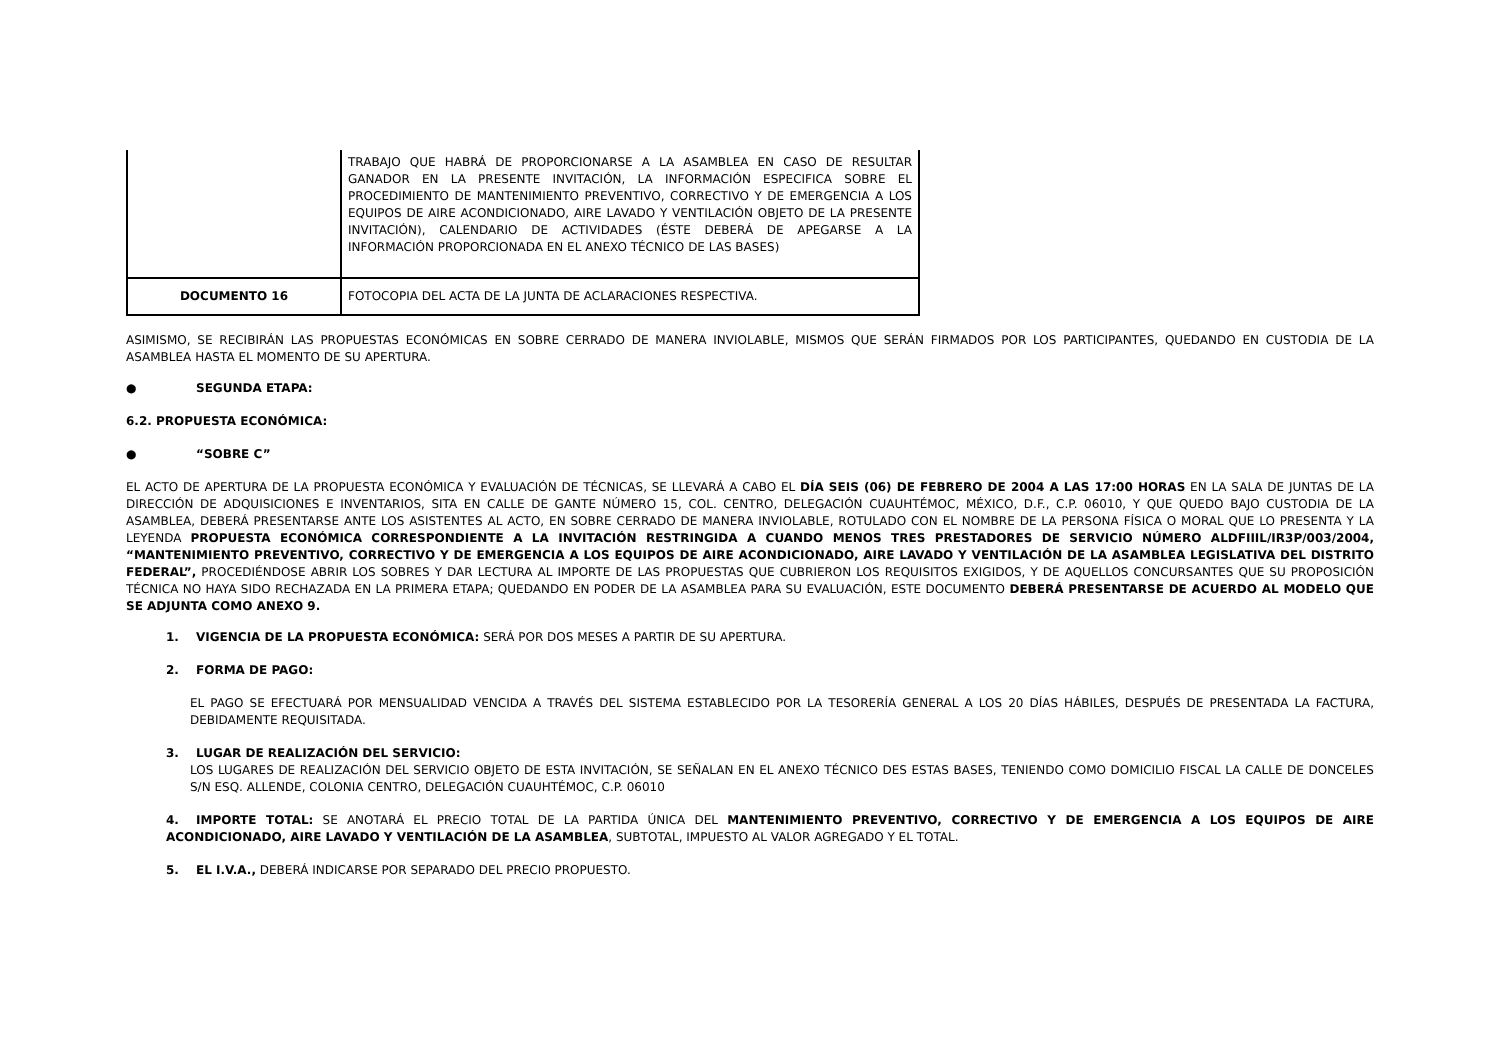| | TRABAJO QUE HABRÁ DE PROPORCIONARSE A LA ASAMBLEA EN CASO DE RESULTAR GANADOR EN LA PRESENTE INVITACIÓN, LA INFORMACIÓN ESPECIFICA SOBRE EL PROCEDIMIENTO DE MANTENIMIENTO PREVENTIVO, CORRECTIVO Y DE EMERGENCIA A LOS EQUIPOS DE AIRE ACONDICIONADO, AIRE LAVADO Y VENTILACIÓN OBJETO DE LA PRESENTE INVITACIÓN), CALENDARIO DE ACTIVIDADES (ÉSTE DEBERÁ DE APEGARSE A LA INFORMACIÓN PROPORCIONADA EN EL ANEXO TÉCNICO DE LAS BASES) |
| DOCUMENTO 16 | FOTOCOPIA DEL ACTA DE LA JUNTA DE ACLARACIONES RESPECTIVA. |
ASIMISMO, SE RECIBIRÁN LAS PROPUESTAS ECONÓMICAS EN SOBRE CERRADO DE MANERA INVIOLABLE, MISMOS QUE SERÁN FIRMADOS POR LOS PARTICIPANTES, QUEDANDO EN CUSTODIA DE LA ASAMBLEA HASTA EL MOMENTO DE SU APERTURA.
● SEGUNDA ETAPA:
6.2. PROPUESTA ECONÓMICA:
● “SOBRE C”
EL ACTO DE APERTURA DE LA PROPUESTA ECONÓMICA Y EVALUACIÓN DE TÉCNICAS, SE LLEVARÁ A CABO EL DÍA SEIS (06) DE FEBRERO DE 2004 A LAS 17:00 HORAS EN LA SALA DE JUNTAS DE LA DIRECCIÓN DE ADQUISICIONES E INVENTARIOS, SITA EN CALLE DE GANTE NÚMERO 15, COL. CENTRO, DELEGACIÓN CUAUHTÉMOC, MÉXICO, D.F., C.P. 06010, Y QUE QUEDO BAJO CUSTODIA DE LA ASAMBLEA, DEBERÁ PRESENTARSE ANTE LOS ASISTENTES AL ACTO, EN SOBRE CERRADO DE MANERA INVIOLABLE, ROTULADO CON EL NOMBRE DE LA PERSONA FÍSICA O MORAL QUE LO PRESENTA Y LA LEYENDA PROPUESTA ECONÓMICA CORRESPONDIENTE A LA INVITACIÓN RESTRINGIDA A CUANDO MENOS TRES PRESTADORES DE SERVICIO NÚMERO ALDFIIIL/IR3P/003/2004, “MANTENIMIENTO PREVENTIVO, CORRECTIVO Y DE EMERGENCIA A LOS EQUIPOS DE AIRE ACONDICIONADO, AIRE LAVADO Y VENTILACIÓN DE LA ASAMBLEA LEGISLATIVA DEL DISTRITO FEDERAL”, PROCEDIÉNDOSE ABRIR LOS SOBRES Y DAR LECTURA AL IMPORTE DE LAS PROPUESTAS QUE CUBRIERON LOS REQUISITOS EXIGIDOS, Y DE AQUELLOS CONCURSANTES QUE SU PROPOSICIÓN TÉCNICA NO HAYA SIDO RECHAZADA EN LA PRIMERA ETAPA; QUEDANDO EN PODER DE LA ASAMBLEA PARA SU EVALUACIÓN, ESTE DOCUMENTO DEBERÁ PRESENTARSE DE ACUERDO AL MODELO QUE SE ADJUNTA COMO ANEXO 9.
1. VIGENCIA DE LA PROPUESTA ECONÓMICA: SERÁ POR DOS MESES A PARTIR DE SU APERTURA.
2. FORMA DE PAGO:
EL PAGO SE EFECTUARÁ POR MENSUALIDAD VENCIDA A TRAVÉS DEL SISTEMA ESTABLECIDO POR LA TESORERÍA GENERAL A LOS 20 DÍAS HÁBILES, DESPUÉS DE PRESENTADA LA FACTURA, DEBIDAMENTE REQUISITADA.
3. LUGAR DE REALIZACIÓN DEL SERVICIO:
LOS LUGARES DE REALIZACIÓN DEL SERVICIO OBJETO DE ESTA INVITACIÓN, SE SEÑALAN EN EL ANEXO TÉCNICO DES ESTAS BASES, TENIENDO COMO DOMICILIO FISCAL LA CALLE DE DONCELES S/N ESQ. ALLENDE, COLONIA CENTRO, DELEGACIÓN CUAUHTÉMOC, C.P. 06010
4. IMPORTE TOTAL: SE ANOTARÁ EL PRECIO TOTAL DE LA PARTIDA ÚNICA DEL MANTENIMIENTO PREVENTIVO, CORRECTIVO Y DE EMERGENCIA A LOS EQUIPOS DE AIRE ACONDICIONADO, AIRE LAVADO Y VENTILACIÓN DE LA ASAMBLEA, SUBTOTAL, IMPUESTO AL VALOR AGREGADO Y EL TOTAL.
5. EL I.V.A., DEBERÁ INDICARSE POR SEPARADO DEL PRECIO PROPUESTO.